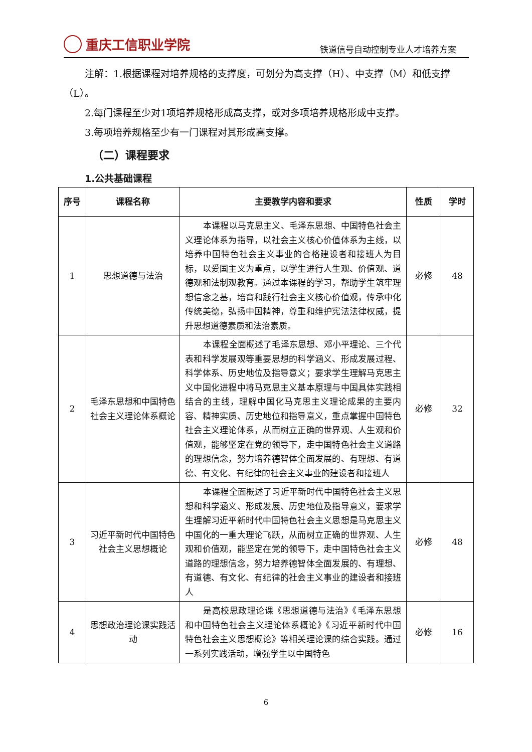重庆工信职业学院
铁道信号自动控制专业人才培养方案
注解：1.根据课程对培养规格的支撑度，可划分为高支撑（H）、中支撑（M）和低支撑（L）。
2.每门课程至少对1项培养规格形成高支撑，或对多项培养规格形成中支撑。
3.每项培养规格至少有一门课程对其形成高支撑。
（二）课程要求
1.公共基础课程
| 序号 | 课程名称 | 主要教学内容和要求 | 性质 | 学时 |
| --- | --- | --- | --- | --- |
| 1 | 思想道德与法治 | 本课程以马克思主义、毛泽东思想、中国特色社会主义理论体系为指导，以社会主义核心价值体系为主线，以培养中国特色社会主义事业的合格建设者和接班人为目标，以爱国主义为重点，以学生进行人生观、价值观、道德观和法制观教育。通过本课程的学习，帮助学生筑牢理想信念之基，培育和践行社会主义核心价值观，传承中化传统美德，弘扬中国精神，尊重和维护宪法法律权威，提升思想道德素质和法治素质。 | 必修 | 48 |
| 2 | 毛泽东思想和中国特色社会主义理论体系概论 | 本课程全面概述了毛泽东思想、邓小平理论、三个代表和科学发展观等重要思想的科学涵义、形成发展过程、科学体系、历史地位及指导意义；要求学生理解马克思主义中国化进程中将马克思主义基本原理与中国具体实践相结合的主线，理解中国化马克思主义理论成果的主要内容、精神实质、历史地位和指导意义，重点掌握中国特色社会主义理论体系，从而树立正确的世界观、人生观和价值观，能够坚定在党的领导下，走中国特色社会主义道路的理想信念，努力培养德智体全面发展的、有理想、有道德、有文化、有纪律的社会主义事业的建设者和接班人 | 必修 | 32 |
| 3 | 习近平新时代中国特色社会主义思想概论 | 本课程全面概述了习近平新时代中国特色社会主义思想和科学涵义、形成发展、历史地位及指导意义，要求学生理解习近平新时代中国特色社会主义思想是马克思主义中国化的一重大理论飞跃，从而树立正确的世界观、人生观和价值观，能坚定在党的领导下，走中国特色社会主义道路的理想信念，努力培养德智体全面发展的、有理想、有道德、有文化、有纪律的社会主义事业的建设者和接班人 | 必修 | 48 |
| 4 | 思想政治理论课实践活动 | 是高校思政理论课《思想道德与法治》《毛泽东思想和中国特色社会主义理论体系概论》《习近平新时代中国特色社会主义思想概论》等相关理论课的综合实践。通过一系列实践活动，增强学生以中国特色 | 必修 | 16 |
6